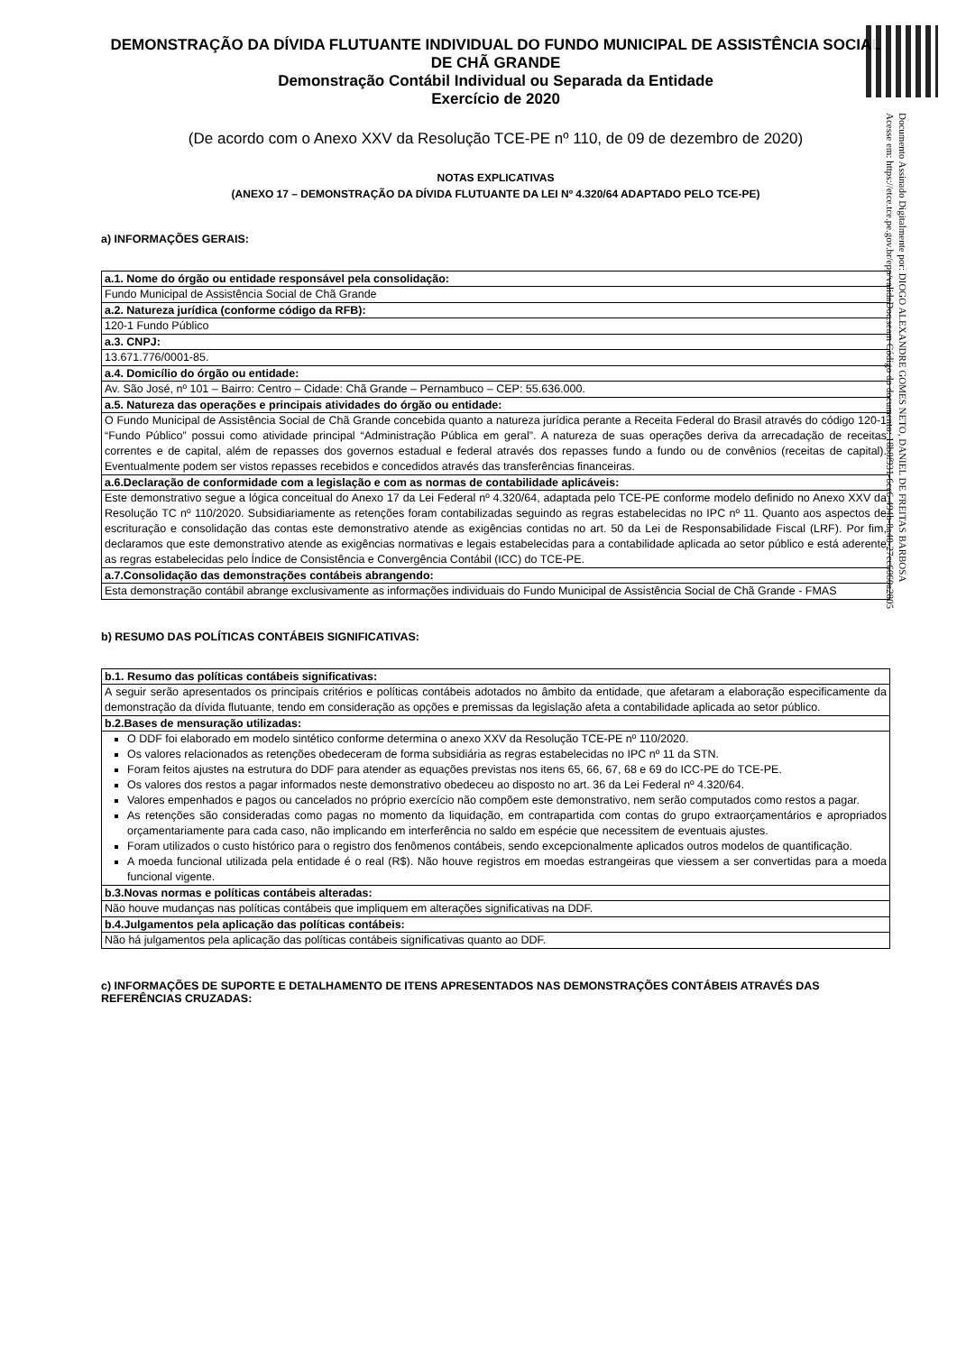Documento Assinado Digitalmente por: DIOGO ALEXANDRE GOMES NETO, DANIEL DE FREITAS BARBOSA
Acesse em: https://etce.tce.pe.gov.br/epp/validaDoc.seam Código do documento: 18b8f931-6cc6-494b-8a40-27cc6060a2805
DEMONSTRAÇÃO DA DÍVIDA FLUTUANTE INDIVIDUAL DO FUNDO MUNICIPAL DE ASSISTÊNCIA SOCIAL DE CHÃ GRANDE
Demonstração Contábil Individual ou Separada da Entidade
Exercício de 2020
(De acordo com o Anexo XXV da Resolução TCE-PE nº 110, de 09 de dezembro de 2020)
NOTAS EXPLICATIVAS
(ANEXO 17 – DEMONSTRAÇÃO DA DÍVIDA FLUTUANTE DA LEI Nº 4.320/64 ADAPTADO PELO TCE-PE)
a) INFORMAÇÕES GERAIS:
| a.1. Nome do órgão ou entidade responsável pela consolidação: |
| --- |
| Fundo Municipal de Assistência Social de Chã Grande |
| a.2. Natureza jurídica (conforme código da RFB): |
| 120-1 Fundo Público |
| a.3. CNPJ: |
| 13.671.776/0001-85. |
| a.4. Domicílio do órgão ou entidade: |
| Av. São José, nº 101 – Bairro: Centro – Cidade: Chã Grande – Pernambuco – CEP: 55.636.000. |
| a.5. Natureza das operações e principais atividades do órgão ou entidade: |
| O Fundo Municipal de Assistência Social de Chã Grande concebida quanto a natureza jurídica perante a Receita Federal do Brasil através do código 120-1 “Fundo Público” possui como atividade principal “Administração Pública em geral”. A natureza de suas operações deriva da arrecadação de receitas correntes e de capital, além de repasses dos governos estadual e federal através dos repasses fundo a fundo ou de convênios (receitas de capital). Eventualmente podem ser vistos repasses recebidos e concedidos através das transferências financeiras. |
| a.6.Declaração de conformidade com a legislação e com as normas de contabilidade aplicáveis: |
| Este demonstrativo segue a lógica conceitual do Anexo 17 da Lei Federal nº 4.320/64, adaptada pelo TCE-PE conforme modelo definido no Anexo XXV da Resolução TC nº 110/2020. Subsidiariamente as retenções foram contabilizadas seguindo as regras estabelecidas no IPC nº 11. Quanto aos aspectos de escrituração e consolidação das contas este demonstrativo atende as exigências contidas no art. 50 da Lei de Responsabilidade Fiscal (LRF). Por fim, declaramos que este demonstrativo atende as exigências normativas e legais estabelecidas para a contabilidade aplicada ao setor público e está aderente as regras estabelecidas pelo Índice de Consistência e Convergência Contábil (ICC) do TCE-PE. |
| a.7.Consolidação das demonstrações contábeis abrangendo: |
| Esta demonstração contábil abrange exclusivamente as informações individuais do Fundo Municipal de Assistência Social de Chã Grande - FMAS |
b) RESUMO DAS POLÍTICAS CONTÁBEIS SIGNIFICATIVAS:
| b.1. Resumo das políticas contábeis significativas: |
| --- |
| A seguir serão apresentados os principais critérios e políticas contábeis adotados no âmbito da entidade, que afetaram a elaboração especificamente da demonstração da dívida flutuante, tendo em consideração as opções e premissas da legislação afeta a contabilidade aplicada ao setor público. |
| b.2.Bases de mensuração utilizadas: |
| O DDF foi elaborado em modelo sintético conforme determina o anexo XXV da Resolução TCE-PE nº 110/2020. Os valores relacionados as retenções obedeceram de forma subsidiária as regras estabelecidas no IPC nº 11 da STN. Foram feitos ajustes na estrutura do DDF para atender as equações previstas nos itens 65, 66, 67, 68 e 69 do ICC-PE do TCE-PE. Os valores dos restos a pagar informados neste demonstrativo obedeceu ao disposto no art. 36 da Lei Federal nº 4.320/64. Valores empenhados e pagos ou cancelados no próprio exercício não compõem este demonstrativo, nem serão computados como restos a pagar. As retenções são consideradas como pagas no momento da liquidação, em contrapartida com contas do grupo extraorçamentários e apropriados orçamentariamente para cada caso, não implicando em interferência no saldo em espécie que necessitem de eventuais ajustes. Foram utilizados o custo histórico para o registro dos fenômenos contábeis, sendo excepcionalmente aplicados outros modelos de quantificação. A moeda funcional utilizada pela entidade é o real (R$). Não houve registros em moedas estrangeiras que viessem a ser convertidas para a moeda funcional vigente. |
| b.3.Novas normas e políticas contábeis alteradas: |
| Não houve mudanças nas políticas contábeis que impliquem em alterações significativas na DDF. |
| b.4.Julgamentos pela aplicação das políticas contábeis: |
| Não há julgamentos pela aplicação das políticas contábeis significativas quanto ao DDF. |
c) INFORMAÇÕES DE SUPORTE E DETALHAMENTO DE ITENS APRESENTADOS NAS DEMONSTRAÇÕES CONTÁBEIS ATRAVÉS DAS REFERÊNCIAS CRUZADAS: